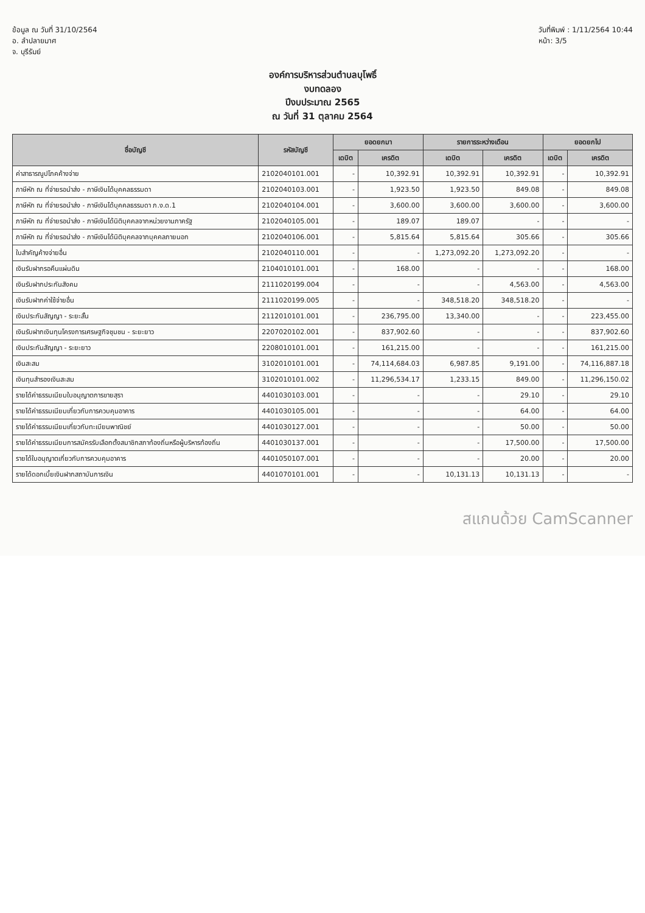ข้อมูล ณ วันที่ 31/10/2564
อ. ลำปลายมาศ
จ. บุรีรัมย์
วันที่พิมพ์ : 1/11/2564 10:44
หน้า: 3/5
องค์การบริหารส่วนตำบลบุโพธิ์
งบทดลอง
ปีงบประมาณ 2565
ณ วันที่ 31 ตุลาคม 2564
| ชื่อบัญชี | รหัสบัญชี | ยอดยกมา | | รายการระหว่างเดือน | | ยอดยกไป | |
| --- | --- | --- | --- | --- | --- | --- | --- |
| | | เดบิต | เครดิต | เดบิต | เครดิต | เดบิต | เครดิต |
| ค่าสาธารณูปโภคค้างจ่าย | 2102040101.001 | - | 10,392.91 | 10,392.91 | 10,392.91 | - | 10,392.91 |
| ภาษีหัก ณ ที่จ่ายรอนำส่ง - ภาษีเงินได้บุคคลธรรมดา | 2102040103.001 | - | 1,923.50 | 1,923.50 | 849.08 | - | 849.08 |
| ภาษีหัก ณ ที่จ่ายรอนำส่ง - ภาษีเงินได้บุคคลธรรมดา ภ.ง.ด.1 | 2102040104.001 | - | 3,600.00 | 3,600.00 | 3,600.00 | - | 3,600.00 |
| ภาษีหัก ณ ที่จ่ายรอนำส่ง - ภาษีเงินได้นิติบุคคลจากหน่วยงานภาครัฐ | 2102040105.001 | - | 189.07 | 189.07 | - | - | - |
| ภาษีหัก ณ ที่จ่ายรอนำส่ง - ภาษีเงินได้นิติบุคคลจากบุคคลภายนอก | 2102040106.001 | - | 5,815.64 | 5,815.64 | 305.66 | - | 305.66 |
| ใบสำคัญค้างจ่ายอื่น | 2102040110.001 | - | - | 1,273,092.20 | 1,273,092.20 | - | - |
| เงินรับฝากรอคืนแผ่นดิน | 2104010101.001 | - | 168.00 | - | - | - | 168.00 |
| เงินรับฝากประกันสังคม | 2111020199.004 | - | - | - | 4,563.00 | - | 4,563.00 |
| เงินรับฝากค่าใช้จ่ายอื่น | 2111020199.005 | - | - | 348,518.20 | 348,518.20 | - | - |
| เงินประกันสัญญา - ระยะสั้น | 2112010101.001 | - | 236,795.00 | 13,340.00 | - | - | 223,455.00 |
| เงินรับฝากเงินทุนโครงการเศรษฐกิจชุมชน - ระยะยาว | 2207020102.001 | - | 837,902.60 | - | - | - | 837,902.60 |
| เงินประกันสัญญา - ระยะยาว | 2208010101.001 | - | 161,215.00 | - | - | - | 161,215.00 |
| เงินสะสม | 3102010101.001 | - | 74,114,684.03 | 6,987.85 | 9,191.00 | - | 74,116,887.18 |
| เงินทุนสำรองเงินสะสม | 3102010101.002 | - | 11,296,534.17 | 1,233.15 | 849.00 | - | 11,296,150.02 |
| รายได้ค่าธรรมเนียมใบอนุญาตการขายสุรา | 4401030103.001 | - | - | - | 29.10 | - | 29.10 |
| รายได้ค่าธรรมเนียมเกี่ยวกับการควบคุมอาคาร | 4401030105.001 | - | - | - | 64.00 | - | 64.00 |
| รายได้ค่าธรรมเนียมเกี่ยวกับทะเบียนพาณิชย์ | 4401030127.001 | - | - | - | 50.00 | - | 50.00 |
| รายได้ค่าธรรมเนียมการสมัครรับเลือกตั้งสมาชิกสภาท้องถิ่นหรือผู้บริหารท้องถิ่น | 4401030137.001 | - | - | - | 17,500.00 | - | 17,500.00 |
| รายได้ใบอนุญาตเกี่ยวกับการควบคุมอาคาร | 4401050107.001 | - | - | - | 20.00 | - | 20.00 |
| รายได้ดอกเบี้ยเงินฝากสถาบันการเงิน | 4401070101.001 | - | - | 10,131.13 | 10,131.13 | - | - |
สแกนด้วย CamScanner